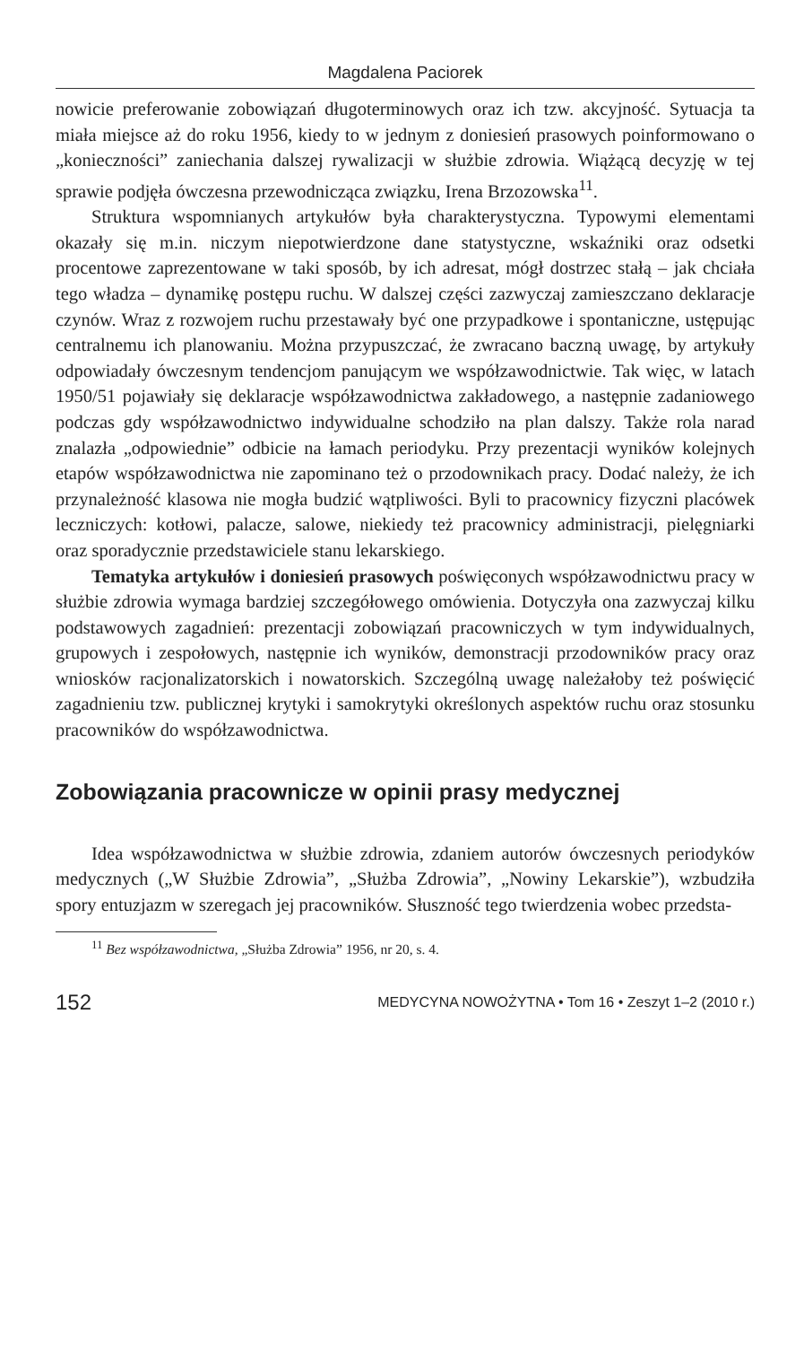Magdalena Paciorek
nowicie preferowanie zobowiązań długoterminowych oraz ich tzw. akcyjność. Sytuacja ta miała miejsce aż do roku 1956, kiedy to w jednym z doniesień prasowych poinformowano o „konieczności” zaniechania dalszej rywalizacji w służbie zdrowia. Wiążącą decyzję w tej sprawie podjęła ówczesna przewodnicząca związku, Irena Brzozowska<sup>11</sup>.
Struktura wspomnianych artykułów była charakterystyczna. Typowymi elementami okazały się m.in. niczym niepotwierdzone dane statystyczne, wskaźniki oraz odsetki procentowe zaprezentowane w taki sposób, by ich adresat, mógł dostrzec stałą – jak chciała tego władza – dynamikę postępu ruchu. W dalszej części zazwyczaj zamieszczano deklaracje czynów. Wraz z rozwojem ruchu przestawały być one przypadkowe i spontaniczne, ustępując centralnemu ich planowaniu. Można przypuszczać, że zwracano baczną uwagę, by artykuły odpowiadały ówczesnym tendencjom panującym we współzawodnictwie. Tak więc, w latach 1950/51 pojawiały się deklaracje współzawodnictwa zakładowego, a następnie zadaniowego podczas gdy współzawodnictwo indywidualne schodziło na plan dalszy. Także rola narad znalazła „odpowiednie” odbicie na łamach periodyku. Przy prezentacji wyników kolejnych etapów współzawodnictwa nie zapominano też o przodownikach pracy. Dodać należy, że ich przynależność klasowa nie mogła budzić wątpliwości. Byli to pracownicy fizyczni placówek leczniczych: kotłowi, palacze, salowe, niekiedy też pracownicy administracji, pielęgniarki oraz sporadycznie przedstawiciele stanu lekarskiego.
Tematyka artykułów i doniesień prasowych poświęconych współzawodnictwu pracy w służbie zdrowia wymaga bardziej szczegółowego omówienia. Dotyczyła ona zazwyczaj kilku podstawowych zagadnień: prezentacji zobowiązań pracowniczych w tym indywidualnych, grupowych i zespołowych, następnie ich wyników, demonstracji przodowników pracy oraz wniosków racjonalizatorskich i nowatorskich. Szczególną uwagę należałoby też poświęcić zagadnieniu tzw. publicznej krytyki i samokrytyki określonych aspektów ruchu oraz stosunku pracowników do współzawodnictwa.
Zobowiązania pracownicze w opinii prasy medycznej
Idea współzawodnictwa w służbie zdrowia, zdaniem autorów ówczesnych periodyków medycznych („W Służbie Zdrowia”, „Służba Zdrowia”, „Nowiny Lekarskie”), wzbudziła spory entuzjazm w szeregach jej pracowników. Słuszność tego twierdzenia wobec przedsta-
<sup>11</sup> Bez współzawodnictwa, „Służba Zdrowia” 1956, nr 20, s. 4.
152 MEDYCYNA NOWOŻYTNA • Tom 16 • Zeszyt 1–2 (2010 r.)